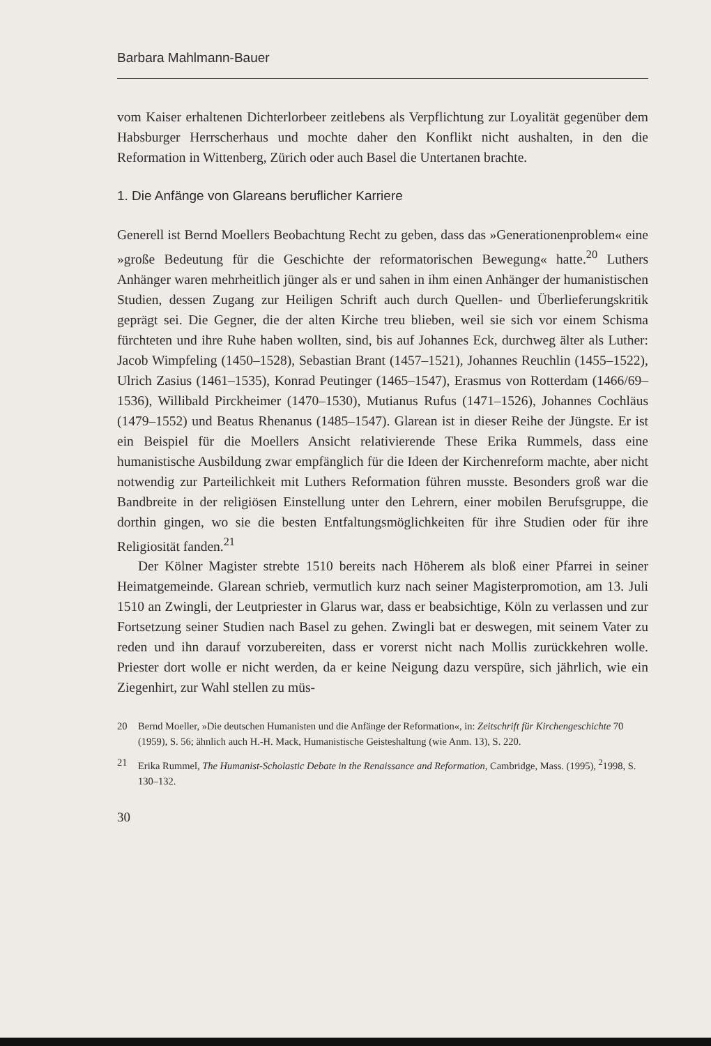Barbara Mahlmann-Bauer
vom Kaiser erhaltenen Dichterlorbeer zeitlebens als Verpflichtung zur Loyalität gegenüber dem Habsburger Herrscherhaus und mochte daher den Konflikt nicht aushalten, in den die Reformation in Wittenberg, Zürich oder auch Basel die Untertanen brachte.
1. Die Anfänge von Glareans beruflicher Karriere
Generell ist Bernd Moellers Beobachtung Recht zu geben, dass das »Generationenproblem« eine »große Bedeutung für die Geschichte der reformatorischen Bewegung« hatte.<sup>20</sup> Luthers Anhänger waren mehrheitlich jünger als er und sahen in ihm einen Anhänger der humanistischen Studien, dessen Zugang zur Heiligen Schrift auch durch Quellen- und Überlieferungskritik geprägt sei. Die Gegner, die der alten Kirche treu blieben, weil sie sich vor einem Schisma fürchteten und ihre Ruhe haben wollten, sind, bis auf Johannes Eck, durchweg älter als Luther: Jacob Wimpfeling (1450–1528), Sebastian Brant (1457–1521), Johannes Reuchlin (1455–1522), Ulrich Zasius (1461–1535), Konrad Peutinger (1465–1547), Erasmus von Rotterdam (1466/69–1536), Willibald Pirckheimer (1470–1530), Mutianus Rufus (1471–1526), Johannes Cochläus (1479–1552) und Beatus Rhenanus (1485–1547). Glarean ist in dieser Reihe der Jüngste. Er ist ein Beispiel für die Moellers Ansicht relativierende These Erika Rummels, dass eine humanistische Ausbildung zwar empfänglich für die Ideen der Kirchenreform machte, aber nicht notwendig zur Parteilichkeit mit Luthers Reformation führen musste. Besonders groß war die Bandbreite in der religiösen Einstellung unter den Lehrern, einer mobilen Berufsgruppe, die dorthin gingen, wo sie die besten Entfaltungsmöglichkeiten für ihre Studien oder für ihre Religiosität fanden.<sup>21</sup>
Der Kölner Magister strebte 1510 bereits nach Höherem als bloß einer Pfarrei in seiner Heimatgemeinde. Glarean schrieb, vermutlich kurz nach seiner Magisterpromotion, am 13. Juli 1510 an Zwingli, der Leutpriester in Glarus war, dass er beabsichtige, Köln zu verlassen und zur Fortsetzung seiner Studien nach Basel zu gehen. Zwingli bat er deswegen, mit seinem Vater zu reden und ihn darauf vorzubereiten, dass er vorerst nicht nach Mollis zurückkehren wolle. Priester dort wolle er nicht werden, da er keine Neigung dazu verspüre, sich jährlich, wie ein Ziegenhirt, zur Wahl stellen zu müs-
20 Bernd Moeller, »Die deutschen Humanisten und die Anfänge der Reformation«, in: Zeitschrift für Kirchengeschichte 70 (1959), S. 56; ähnlich auch H.-H. Mack, Humanistische Geisteshaltung (wie Anm. 13), S. 220.
21 Erika Rummel, The Humanist-Scholastic Debate in the Renaissance and Reformation, Cambridge, Mass. (1995), <sup>2</sup>1998, S. 130–132.
30